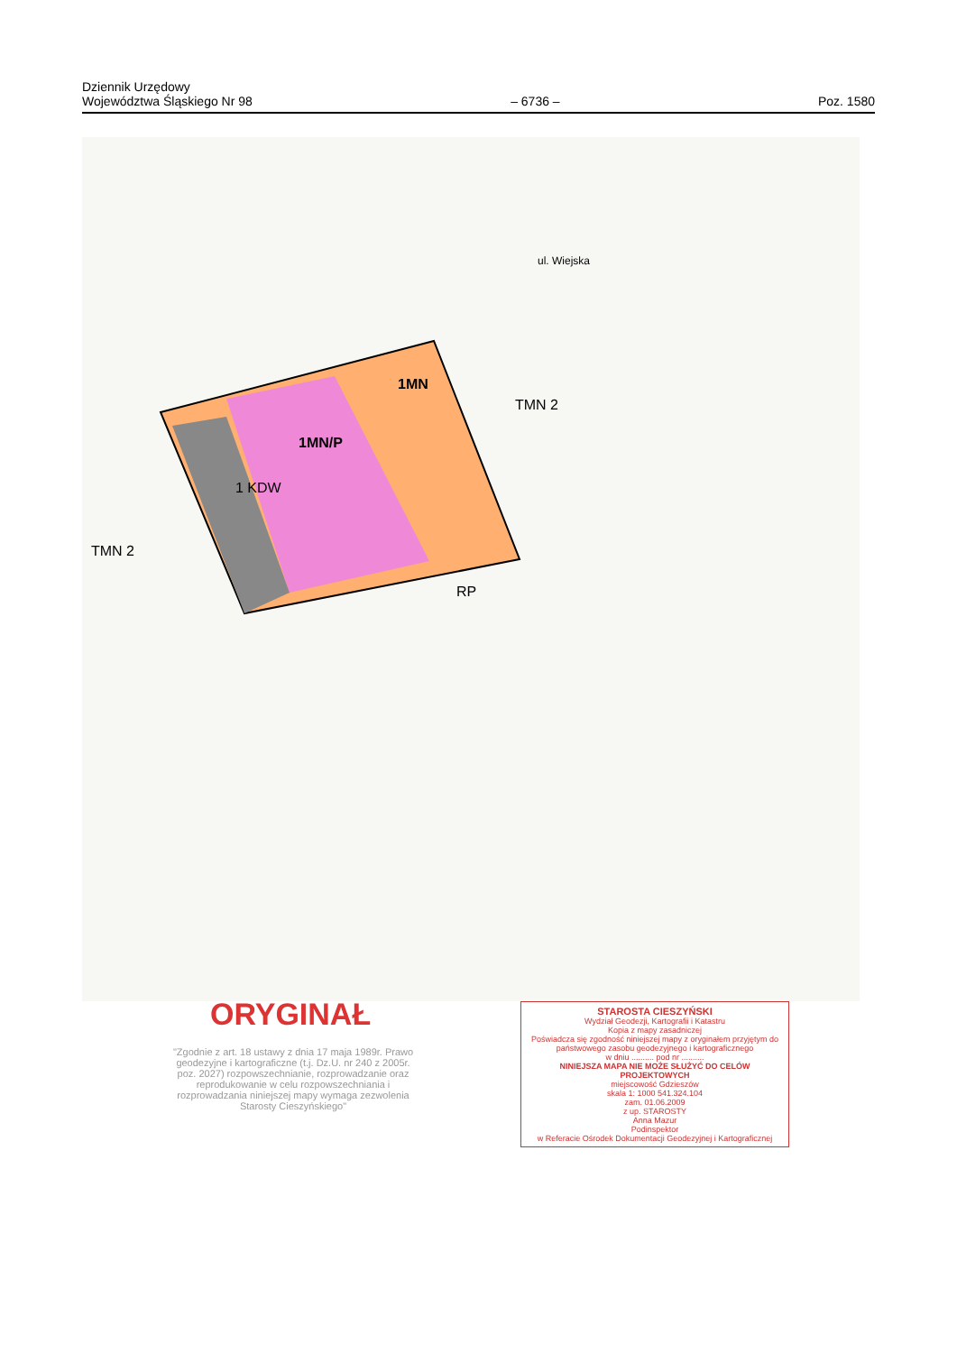Dziennik Urzędowy
Województwa Śląskiego Nr 98
– 6736 –
Poz. 1580
1MN/P
1MN
1 KDW
TMN 2
TMN 2
RP
ul. Wiejska
ORYGINAŁ
"Zgodnie z art. 18 ustawy z dnia 17 maja 1989r. Prawo geodezyjne i kartograficzne (t.j. Dz.U. nr 240 z 2005r. poz. 2027) rozpowszechnianie, rozprowadzanie oraz reprodukowanie w celu rozpowszechniania i rozprowadzania niniejszej mapy wymaga zezwolenia Starosty Cieszyńskiego"
STAROSTA CIESZYŃSKI
Wydział Geodezji, Kartografii i Katastru
Kopia z mapy zasadniczej
Poświadcza się zgodność niniejszej mapy z oryginałem przyjętym do państwowego zasobu geodezyjnego i kartograficznego
w dniu .......... pod nr ..........
NINIEJSZA MAPA NIE MOŻE SŁUŻYĆ DO CELÓW PROJEKTOWYCH
miejscowość Gdzieszów
skala 1: 1000 541.324.104
zam. 01.06.2009
z up. STAROSTY
Anna Mazur
Podinspektor
w Referacie Ośrodek Dokumentacji Geodezyjnej i Kartograficznej